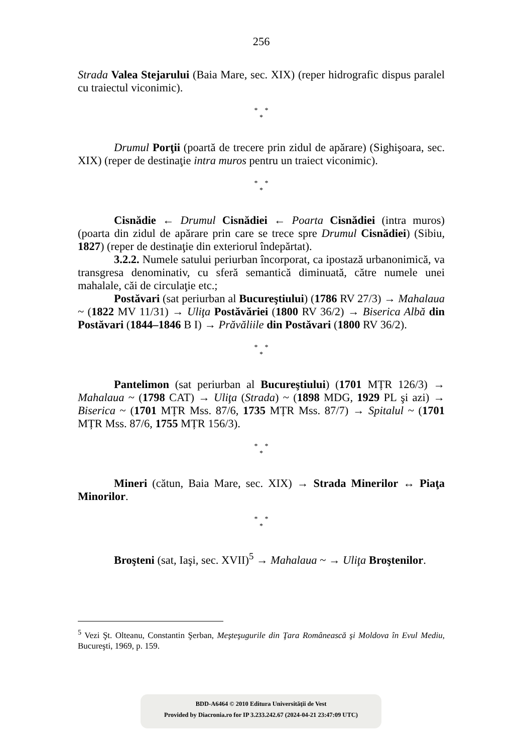256
Strada Valea Stejarului (Baia Mare, sec. XIX) (reper hidrografic dispus paralel cu traiectul viconimic).
* *
*
Drumul Porţii (poartă de trecere prin zidul de apărare) (Sighişoara, sec. XIX) (reper de destinaţie intra muros pentru un traiect viconimic).
* *
*
Cisnădie ← Drumul Cisnădiei ← Poarta Cisnădiei (intra muros) (poarta din zidul de apărare prin care se trece spre Drumul Cisnădiei) (Sibiu, 1827) (reper de destinaţie din exteriorul îndepărtat).
3.2.2. Numele satului periurban încorporat, ca ipostază urbanonimică, va transgresa denominativ, cu sferă semantică diminuată, către numele unei mahalale, căi de circulaţie etc.;
Postăvari (sat periurban al Bucureştiului) (1786 RV 27/3) → Mahalaua ~ (1822 MV 11/31) → Uliţa Postăvăriei (1800 RV 36/2) → Biserica Albă din Postăvari (1844–1846 B I) → Prăvăliile din Postăvari (1800 RV 36/2).
* *
*
Pantelimon (sat periurban al Bucureştiului) (1701 MȚR 126/3) → Mahalaua ~ (1798 CAT) → Uliţa (Strada) ~ (1898 MDG, 1929 PL şi azi) → Biserica ~ (1701 MȚR Mss. 87/6, 1735 MȚR Mss. 87/7) → Spitalul ~ (1701 MȚR Mss. 87/6, 1755 MȚR 156/3).
* *
*
Mineri (cătun, Baia Mare, sec. XIX) → Strada Minerilor ↔ Piaţa Minorilor.
* *
*
Broşteni (sat, Iaşi, sec. XVII)<sup>5</sup> → Mahalaua ~ → Uliţa Broştenilor.
<sup>5</sup> Vezi Şt. Olteanu, Constantin Şerban, Meşteşugurile din Ţara Românească şi Moldova în Evul Mediu, Bucureşti, 1969, p. 159.
BDD-A6464 © 2010 Editura Universităţii de Vest
Provided by Diacronia.ro for IP 3.233.242.67 (2024-04-21 23:47:09 UTC)